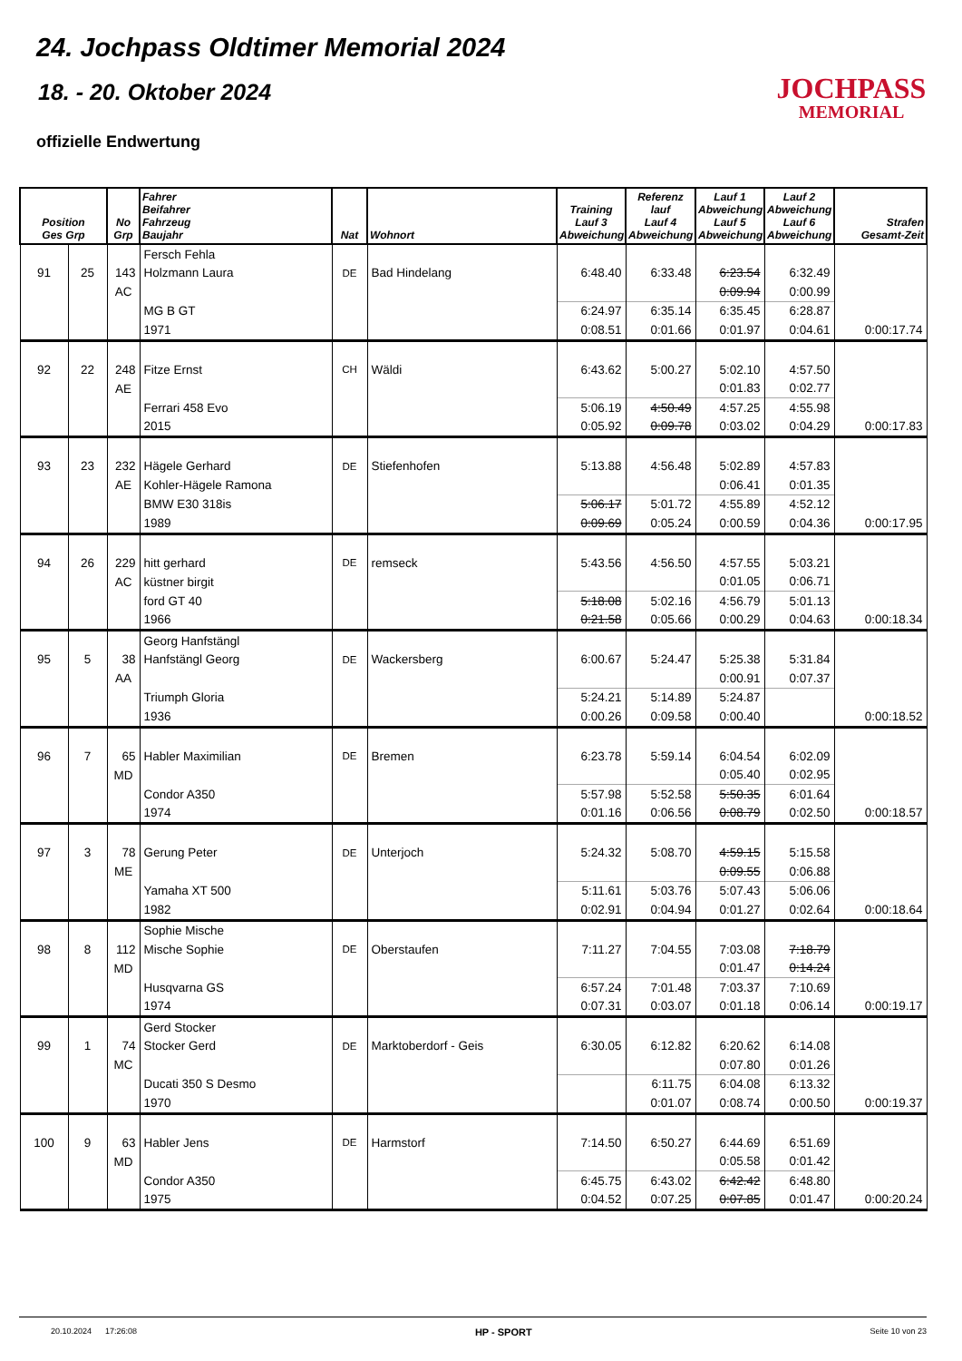24. Jochpass Oldtimer Memorial 2024
18. - 20. Oktober 2024
offizielle Endwertung
JOCHPASS
MEMORIAL
| Position Ges Grp | | No Grp | Fahrer Beifahrer Fahrzeug Baujahr | Nat | Wohnort | Training Lauf 3 Abweichung | Referenz lauf Lauf 4 Abweichung | Lauf 1 Abweichung Lauf 5 Abweichung | Lauf 2 Abweichung Lauf 6 Abweichung | Strafen Gesamt-Zeit |
| --- | --- | --- | --- | --- | --- | --- | --- | --- | --- | --- |
| | | | Fersch Fehla | | | | | | | |
| 91 | 25 | 143 | Holzmann Laura | DE | Bad Hindelang | 6:48.40 | 6:33.48 | 6:23.54 | 6:32.49 | |
| | | AC | | | | | | 0:09.94 | 0:00.99 | |
| | | | MG B GT | | | 6:24.97 | 6:35.14 | 6:35.45 | 6:28.87 | |
| | | | 1971 | | | 0:08.51 | 0:01.66 | 0:01.97 | 0:04.61 | 0:00:17.74 |
| 92 | 22 | 248 | Fitze Ernst | CH | Wäldi | 6:43.62 | 5:00.27 | 5:02.10 | 4:57.50 | |
| | | AE | | | | | | 0:01.83 | 0:02.77 | |
| | | | Ferrari 458 Evo | | | 5:06.19 | 4:50.49 | 4:57.25 | 4:55.98 | |
| | | | 2015 | | | 0:05.92 | 0:09.78 | 0:03.02 | 0:04.29 | 0:00:17.83 |
| 93 | 23 | 232 | Hägele Gerhard | DE | Stiefenhofen | 5:13.88 | 4:56.48 | 5:02.89 | 4:57.83 | |
| | | AE | Kohler-Hägele Ramona | | | | | 0:06.41 | 0:01.35 | |
| | | | BMW E30 318is | | | 5:06.17 | 5:01.72 | 4:55.89 | 4:52.12 | |
| | | | 1989 | | | 0:09.69 | 0:05.24 | 0:00.59 | 0:04.36 | 0:00:17.95 |
| 94 | 26 | 229 | hitt gerhard | DE | remseck | 5:43.56 | 4:56.50 | 4:57.55 | 5:03.21 | |
| | | AC | küstner birgit | | | | | 0:01.05 | 0:06.71 | |
| | | | ford GT 40 | | | 5:18.08 | 5:02.16 | 4:56.79 | 5:01.13 | |
| | | | 1966 | | | 0:21.58 | 0:05.66 | 0:00.29 | 0:04.63 | 0:00:18.34 |
| | | | Georg Hanfstängl | | | | | | | |
| 95 | 5 | 38 | Hanfstängl Georg | DE | Wackersberg | 6:00.67 | 5:24.47 | 5:25.38 | 5:31.84 | |
| | | AA | | | | | | 0:00.91 | 0:07.37 | |
| | | | Triumph Gloria | | | 5:24.21 | 5:14.89 | 5:24.87 | | |
| | | | 1936 | | | 0:00.26 | 0:09.58 | 0:00.40 | | 0:00:18.52 |
| 96 | 7 | 65 | Habler Maximilian | DE | Bremen | 6:23.78 | 5:59.14 | 6:04.54 | 6:02.09 | |
| | | MD | | | | | | 0:05.40 | 0:02.95 | |
| | | | Condor A350 | | | 5:57.98 | 5:52.58 | 5:50.35 | 6:01.64 | |
| | | | 1974 | | | 0:01.16 | 0:06.56 | 0:08.79 | 0:02.50 | 0:00:18.57 |
| 97 | 3 | 78 | Gerung Peter | DE | Unterjoch | 5:24.32 | 5:08.70 | 4:59.15 | 5:15.58 | |
| | | ME | | | | | | 0:09.55 | 0:06.88 | |
| | | | Yamaha XT 500 | | | 5:11.61 | 5:03.76 | 5:07.43 | 5:06.06 | |
| | | | 1982 | | | 0:02.91 | 0:04.94 | 0:01.27 | 0:02.64 | 0:00:18.64 |
| | | | Sophie Mische | | | | | | | |
| 98 | 8 | 112 | Mische Sophie | DE | Oberstaufen | 7:11.27 | 7:04.55 | 7:03.08 | 7:18.79 | |
| | | MD | | | | | | 0:01.47 | 0:14.24 | |
| | | | Husqvarna GS | | | 6:57.24 | 7:01.48 | 7:03.37 | 7:10.69 | |
| | | | 1974 | | | 0:07.31 | 0:03.07 | 0:01.18 | 0:06.14 | 0:00:19.17 |
| | | | Gerd Stocker | | | | | | | |
| 99 | 1 | 74 | Stocker Gerd | DE | Marktoberdorf - Geis | 6:30.05 | 6:12.82 | 6:20.62 | 6:14.08 | |
| | | MC | | | | | | 0:07.80 | 0:01.26 | |
| | | | Ducati 350 S Desmo | | | | 6:11.75 | 6:04.08 | 6:13.32 | |
| | | | 1970 | | | | 0:01.07 | 0:08.74 | 0:00.50 | 0:00:19.37 |
| 100 | 9 | 63 | Habler Jens | DE | Harmstorf | 7:14.50 | 6:50.27 | 6:44.69 | 6:51.69 | |
| | | MD | | | | | | 0:05.58 | 0:01.42 | |
| | | | Condor A350 | | | 6:45.75 | 6:43.02 | 6:42.42 | 6:48.80 | |
| | | | 1975 | | | 0:04.52 | 0:07.25 | 0:07.85 | 0:01.47 | 0:00:20.24 |
20.10.2024 17:26:08 HP - SPORT Seite 10 von 23